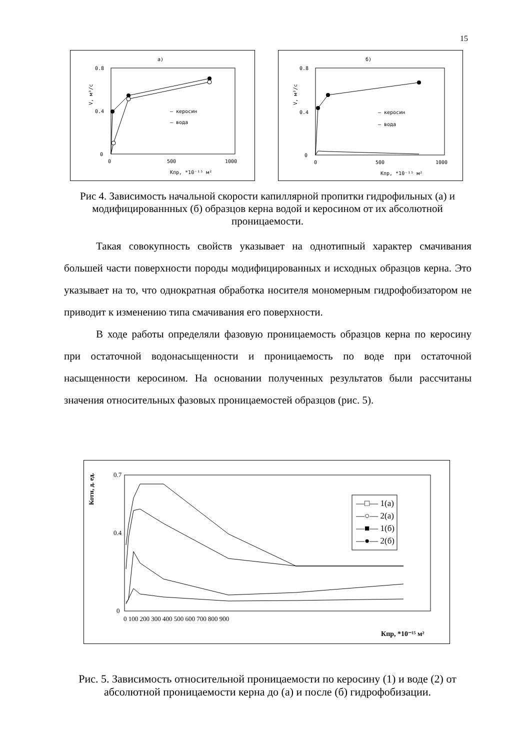15
а)
0.8
0.4
0
0
500
1000
V, м³/с
Кпр, *10⁻¹⁵ м²
— керосин
— вода
б)
0.8
0.4
0
0
500
1000
V, м³/с
Кпр, *10⁻¹⁵ м²
— керосин
— вода
Рис 4. Зависимость начальной скорости капиллярной пропитки гидрофильных (а) и модифицированнных (б) образцов керна водой и керосином от их абсолютной проницаемости.
Такая совокупность свойств указывает на однотипный характер смачивания большей части поверхности породы модифицированных и исходных образцов керна. Это указывает на то, что однократная обработка носителя мономерным гидрофобизатором не приводит к изменению типа смачивания его поверхности.
В ходе работы определяли фазовую проницаемость образцов керна по керосину при остаточной водонасыщенности и проницаемость по воде при остаточной насыщенности керосином. На основании полученных результатов были рассчитаны значения относительных фазовых проницаемостей образцов (рис. 5).
0.7
0.4
0
0 100 200 300 400 500 600 700 800 900
Котн, д. ед.
Кпр, *10⁻¹⁵ м²
—□— 1(а)
—○— 2(а)
—■— 1(б)
—●— 2(б)
Рис. 5. Зависимость относительной проницаемости по керосину (1) и воде (2) от абсолютной проницаемости керна до (а) и после (б) гидрофобизации.